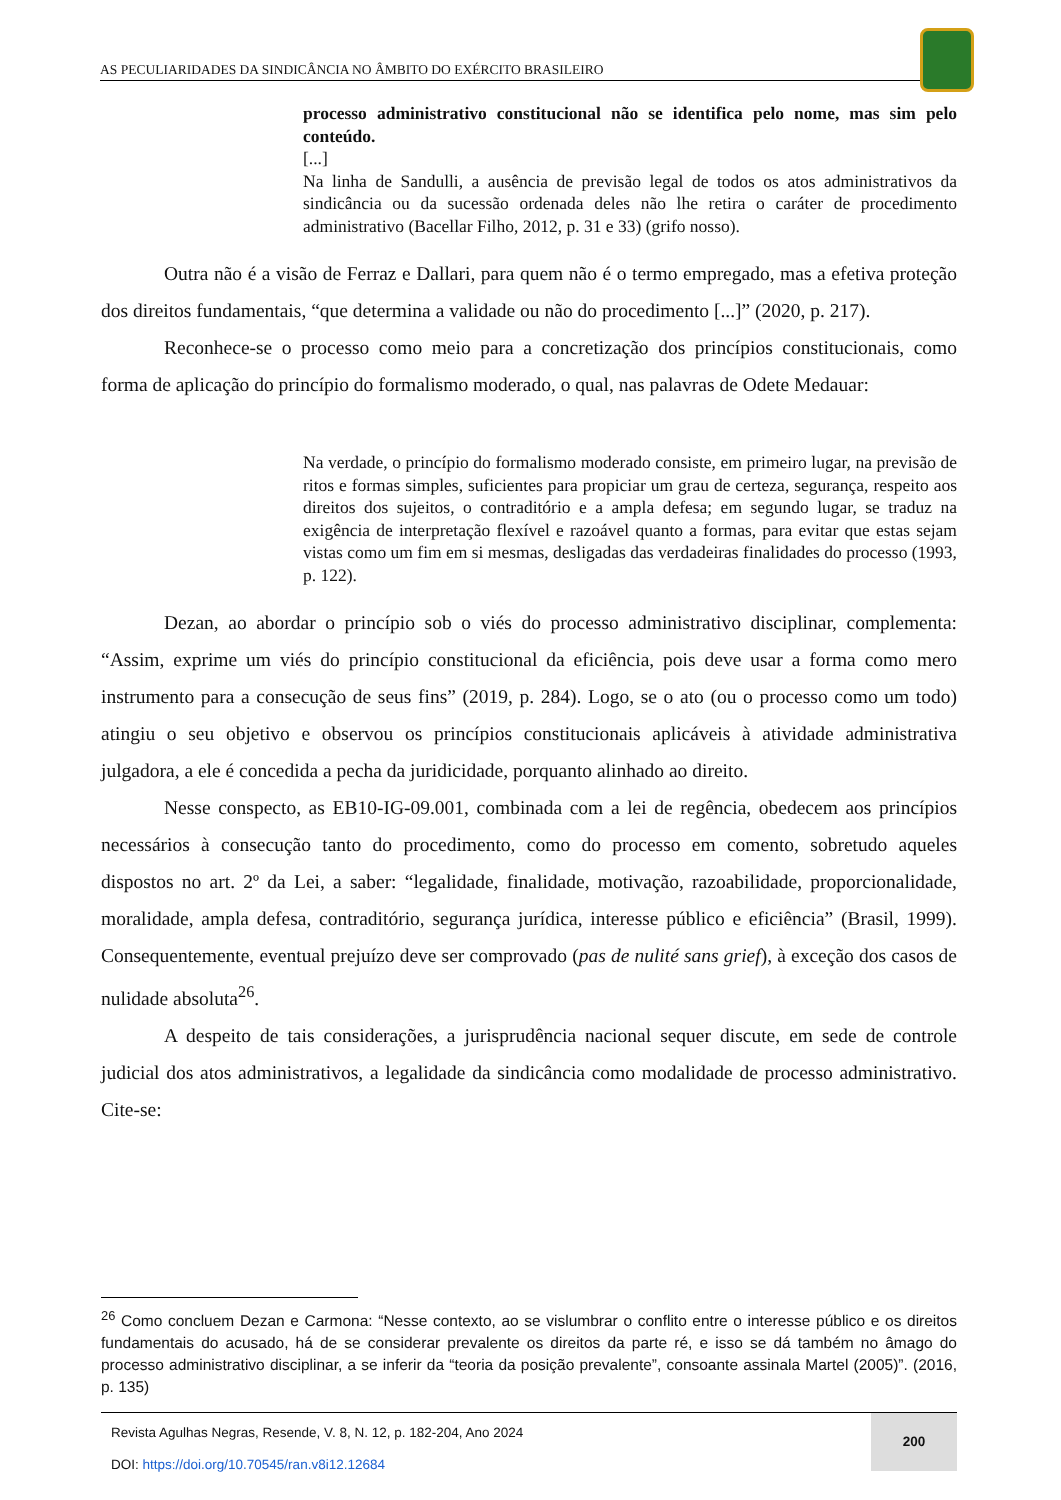AS PECULIARIDADES DA SINDICÂNCIA NO ÂMBITO DO EXÉRCITO BRASILEIRO
processo administrativo constitucional não se identifica pelo nome, mas sim pelo conteúdo.
[...]
Na linha de Sandulli, a ausência de previsão legal de todos os atos administrativos da sindicância ou da sucessão ordenada deles não lhe retira o caráter de procedimento administrativo (Bacellar Filho, 2012, p. 31 e 33) (grifo nosso).
Outra não é a visão de Ferraz e Dallari, para quem não é o termo empregado, mas a efetiva proteção dos direitos fundamentais, “que determina a validade ou não do procedimento [...]” (2020, p. 217).
Reconhece-se o processo como meio para a concretização dos princípios constitucionais, como forma de aplicação do princípio do formalismo moderado, o qual, nas palavras de Odete Medauar:
Na verdade, o princípio do formalismo moderado consiste, em primeiro lugar, na previsão de ritos e formas simples, suficientes para propiciar um grau de certeza, segurança, respeito aos direitos dos sujeitos, o contraditório e a ampla defesa; em segundo lugar, se traduz na exigência de interpretação flexível e razoável quanto a formas, para evitar que estas sejam vistas como um fim em si mesmas, desligadas das verdadeiras finalidades do processo (1993, p. 122).
Dezan, ao abordar o princípio sob o viés do processo administrativo disciplinar, complementa: “Assim, exprime um viés do princípio constitucional da eficiência, pois deve usar a forma como mero instrumento para a consecução de seus fins” (2019, p. 284). Logo, se o ato (ou o processo como um todo) atingiu o seu objetivo e observou os princípios constitucionais aplicáveis à atividade administrativa julgadora, a ele é concedida a pecha da juridicidade, porquanto alinhado ao direito.
Nesse conspecto, as EB10-IG-09.001, combinada com a lei de regência, obedecem aos princípios necessários à consecução tanto do procedimento, como do processo em comento, sobretudo aqueles dispostos no art. 2º da Lei, a saber: “legalidade, finalidade, motivação, razoabilidade, proporcionalidade, moralidade, ampla defesa, contraditório, segurança jurídica, interesse público e eficiência” (Brasil, 1999). Consequentemente, eventual prejuízo deve ser comprovado (pas de nulité sans grief), à exceção dos casos de nulidade absoluta<sup>26</sup>.
A despeito de tais considerações, a jurisprudência nacional sequer discute, em sede de controle judicial dos atos administrativos, a legalidade da sindicância como modalidade de processo administrativo. Cite-se:
<sup>26</sup> Como concluem Dezan e Carmona: “Nesse contexto, ao se vislumbrar o conflito entre o interesse público e os direitos fundamentais do acusado, há de se considerar prevalente os direitos da parte ré, e isso se dá também no âmago do processo administrativo disciplinar, a se inferir da “teoria da posição prevalente”, consoante assinala Martel (2005)”. (2016, p. 135)
Revista Agulhas Negras, Resende, V. 8, N. 12, p. 182-204, Ano 2024
DOI: https://doi.org/10.70545/ran.v8i12.12684
200